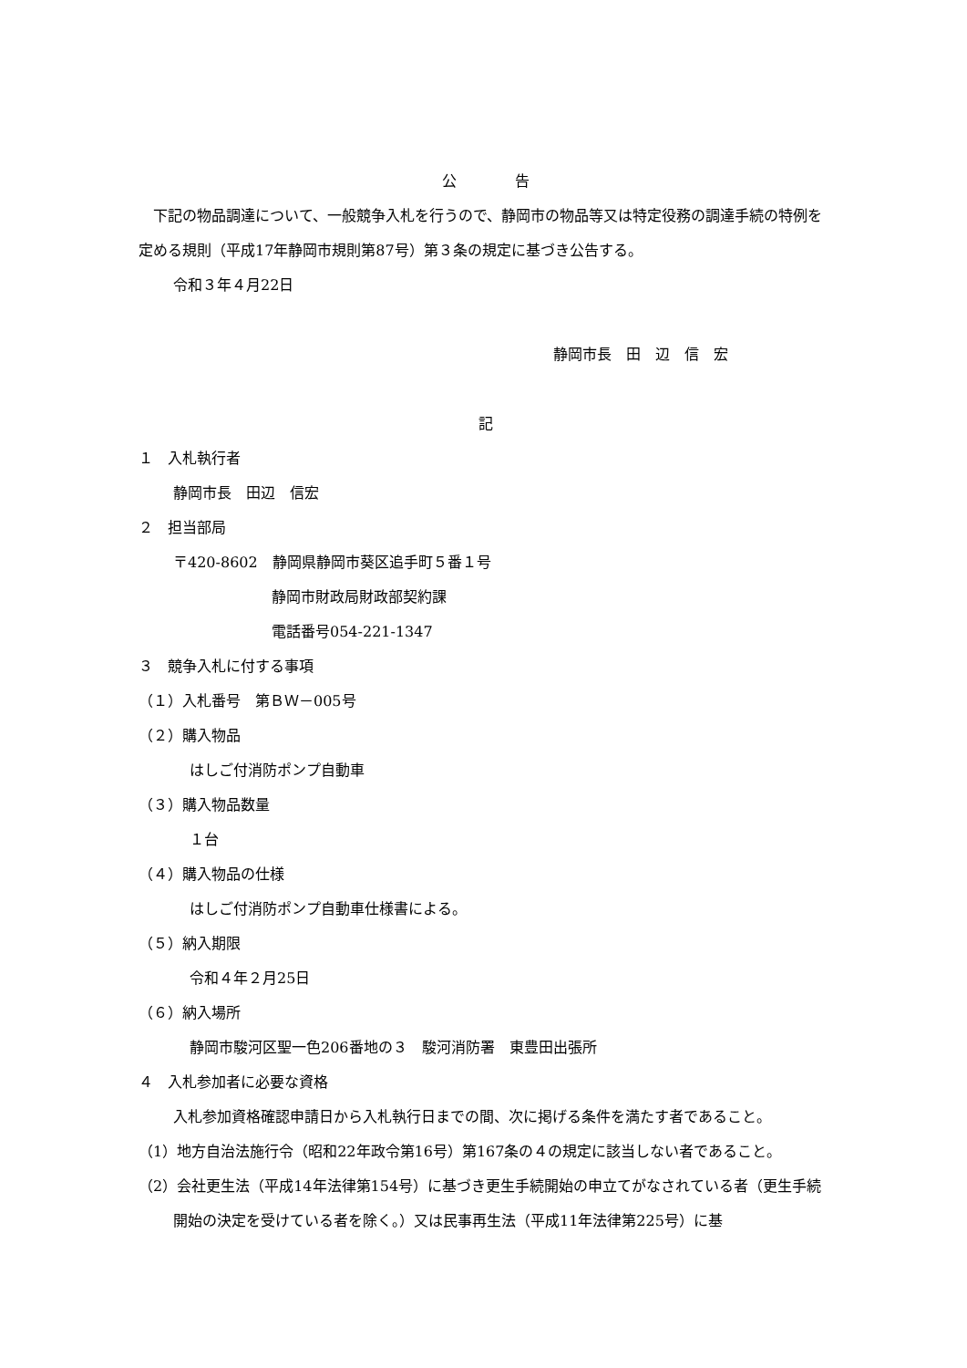公　　　　告
　下記の物品調達について、一般競争入札を行うので、静岡市の物品等又は特定役務の調達手続の特例を定める規則（平成17年静岡市規則第87号）第３条の規定に基づき公告する。
令和３年４月22日
静岡市長　田　辺　信　宏
記
１　入札執行者
静岡市長　田辺　信宏
２　担当部局
〒420-8602　静岡県静岡市葵区追手町５番１号
静岡市財政局財政部契約課
電話番号054-221-1347
３　競争入札に付する事項
（１）入札番号　第ＢＷ－005号
（２）購入物品
はしご付消防ポンプ自動車
（３）購入物品数量
１台
（４）購入物品の仕様
はしご付消防ポンプ自動車仕様書による。
（５）納入期限
令和４年２月25日
（６）納入場所
静岡市駿河区聖一色206番地の３　駿河消防署　東豊田出張所
４　入札参加者に必要な資格
入札参加資格確認申請日から入札執行日までの間、次に掲げる条件を満たす者であること。
（1）地方自治法施行令（昭和22年政令第16号）第167条の４の規定に該当しない者であること。
（2）会社更生法（平成14年法律第154号）に基づき更生手続開始の申立てがなされている者（更生手続開始の決定を受けている者を除く。）又は民事再生法（平成11年法律第225号）に基